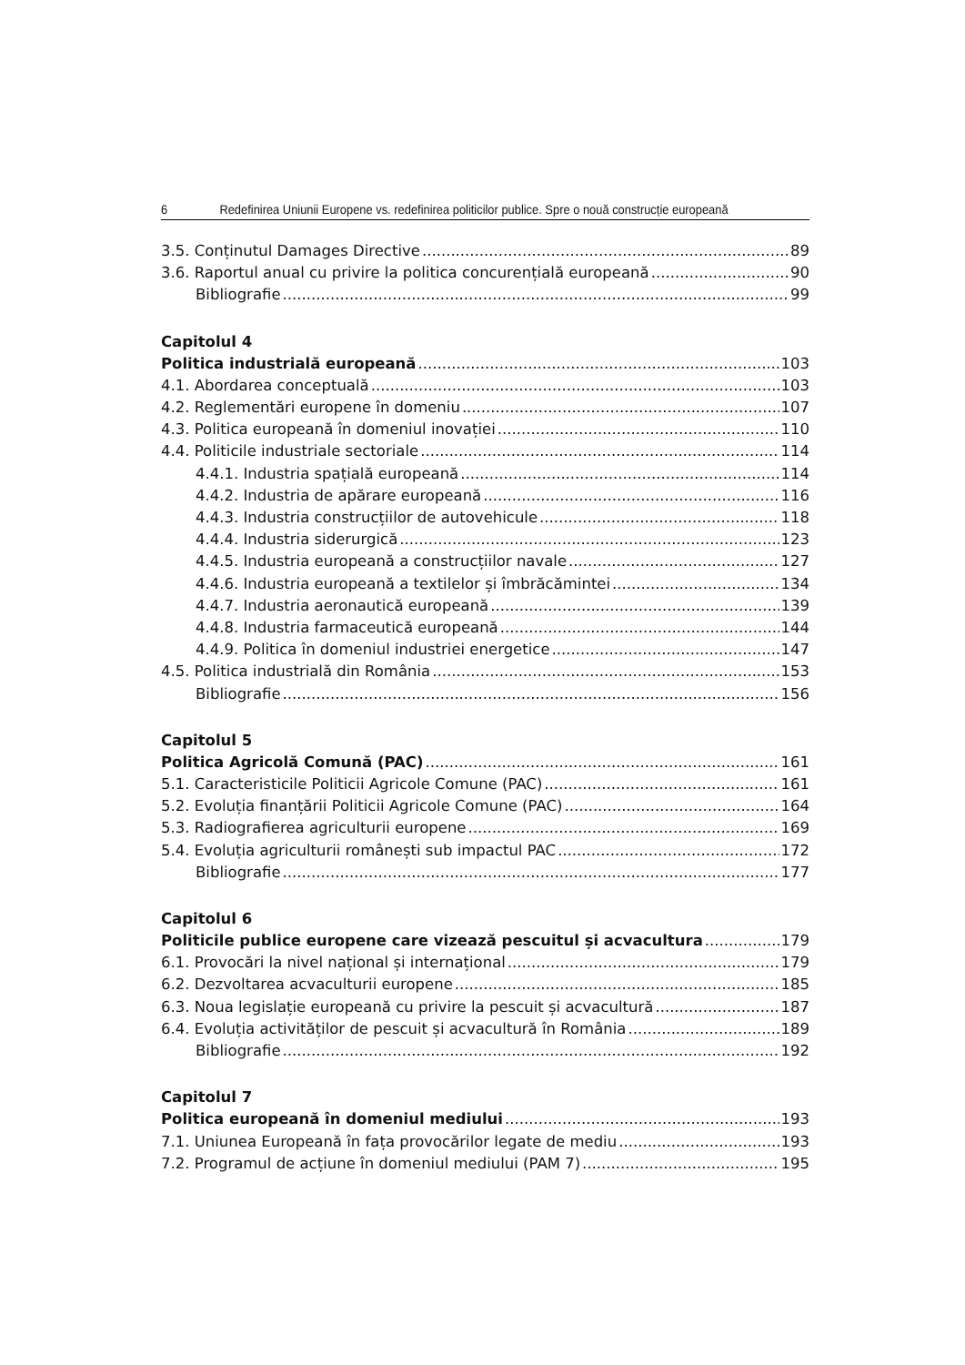6 Redefinirea Uniunii Europene vs. redefinirea politicilor publice. Spre o nouă construcție europeană
3.5. Conținutul Damages Directive 89
3.6. Raportul anual cu privire la politica concurențială europeană 90
Bibliografie 99
Capitolul 4
Politica industrială europeană 103
4.1. Abordarea conceptuală 103
4.2. Reglementări europene în domeniu 107
4.3. Politica europeană în domeniul inovației 110
4.4. Politicile industriale sectoriale 114
4.4.1. Industria spațială europeană 114
4.4.2. Industria de apărare europeană 116
4.4.3. Industria construcțiilor de autovehicule 118
4.4.4. Industria siderurgică 123
4.4.5. Industria europeană a construcțiilor navale 127
4.4.6. Industria europeană a textilelor și îmbrăcămintei 134
4.4.7. Industria aeronautică europeană 139
4.4.8. Industria farmaceutică europeană 144
4.4.9. Politica în domeniul industriei energetice 147
4.5. Politica industrială din România 153
Bibliografie 156
Capitolul 5
Politica Agricolă Comună (PAC) 161
5.1. Caracteristicile Politicii Agricole Comune (PAC) 161
5.2. Evoluția finanțării Politicii Agricole Comune (PAC) 164
5.3. Radiografierea agriculturii europene 169
5.4. Evoluția agriculturii românești sub impactul PAC 172
Bibliografie 177
Capitolul 6
Politicile publice europene care vizează pescuitul și acvacultura 179
6.1. Provocări la nivel național și internațional 179
6.2. Dezvoltarea acvaculturii europene 185
6.3. Noua legislație europeană cu privire la pescuit și acvacultură 187
6.4. Evoluția activităților de pescuit și acvacultură în România 189
Bibliografie 192
Capitolul 7
Politica europeană în domeniul mediului 193
7.1. Uniunea Europeană în fața provocărilor legate de mediu 193
7.2. Programul de acțiune în domeniul mediului (PAM 7) 195